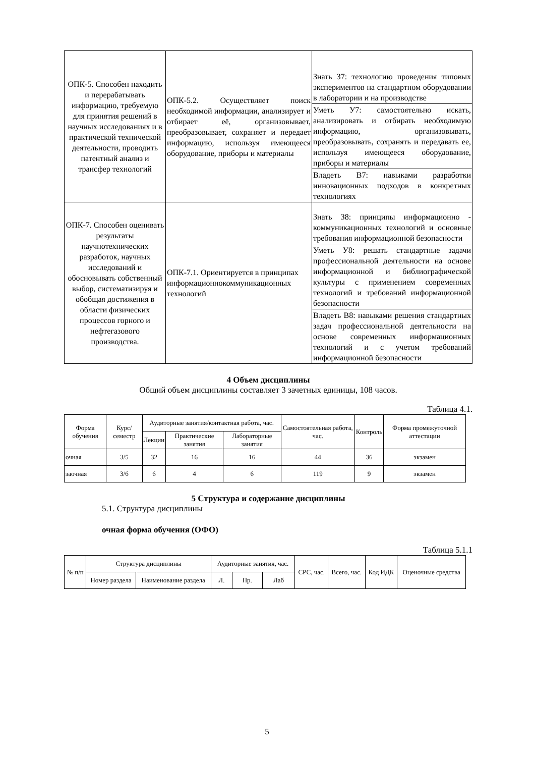| ОПК-5. Способен находить и перерабатывать информацию, требуемую для принятия решений в научных исследованиях и в практической технической деятельности, проводить патентный анализ и трансфер технологий | ОПК-5.2. Осуществляет поиск необходимой информации, анализирует и отбирает её, организовывает, преобразовывает, сохраняет и передает информацию, используя имеющееся оборудование, приборы и материалы | Знать З7: технологию проведения типовых экспериментов на стандартном оборудовании в лаборатории и на производстве |
| | | Уметь У7: самостоятельно искать, анализировать и отбирать необходимую информацию, организовывать, преобразовывать, сохранять и передавать ее, используя имеющееся оборудование, приборы и материалы |
| | | Владеть В7: навыками разработки инновационных подходов в конкретных технологиях |
| ОПК-7. Способен оценивать результаты научнотехнических разработок, научных исследований и обосновывать собственный выбор, систематизируя и обобщая достижения в области физических процессов горного и нефтегазового производства. | ОПК-7.1. Ориентируется в принципах информационнокоммуникационных технологий | Знать З8: принципы информационно - коммуникационных технологий и основные требования информационной безопасности |
| | | Уметь У8: решать стандартные задачи профессиональной деятельности на основе информационной и библиографической культуры с применением современных технологий и требований информационной безопасности |
| | | Владеть В8: навыками решения стандартных задач профессиональной деятельности на основе современных информационных технологий и с учетом требований информационной безопасности |
4 Объем дисциплины
Общий объем дисциплины составляет 3 зачетных единицы, 108 часов.
Таблица 4.1.
| Форма обучения | Курс/ семестр | Аудиторные занятия/контактная работа, час. | | | Самостоятельная работа, час. | Контроль | Форма промежуточной аттестации |
| --- | --- | --- | --- | --- | --- | --- | --- |
| | | Лекции | Практические занятия | Лабораторные занятия | | | |
| очная | 3/5 | 32 | 16 | 16 | 44 | 36 | экзамен |
| заочная | 3/6 | 6 | 4 | 6 | 119 | 9 | экзамен |
5 Структура и содержание дисциплины
5.1. Структура дисциплины
очная форма обучения (ОФО)
Таблица 5.1.1
| № п/п | Структура дисциплины | | Аудиторные занятия, час. | | | СРС, час. | Всего, час. | Код ИДК | Оценочные средства |
| --- | --- | --- | --- | --- | --- | --- | --- | --- | --- |
| | Номер раздела | Наименование раздела | Л. | Пр. | Лаб | | | | |
5